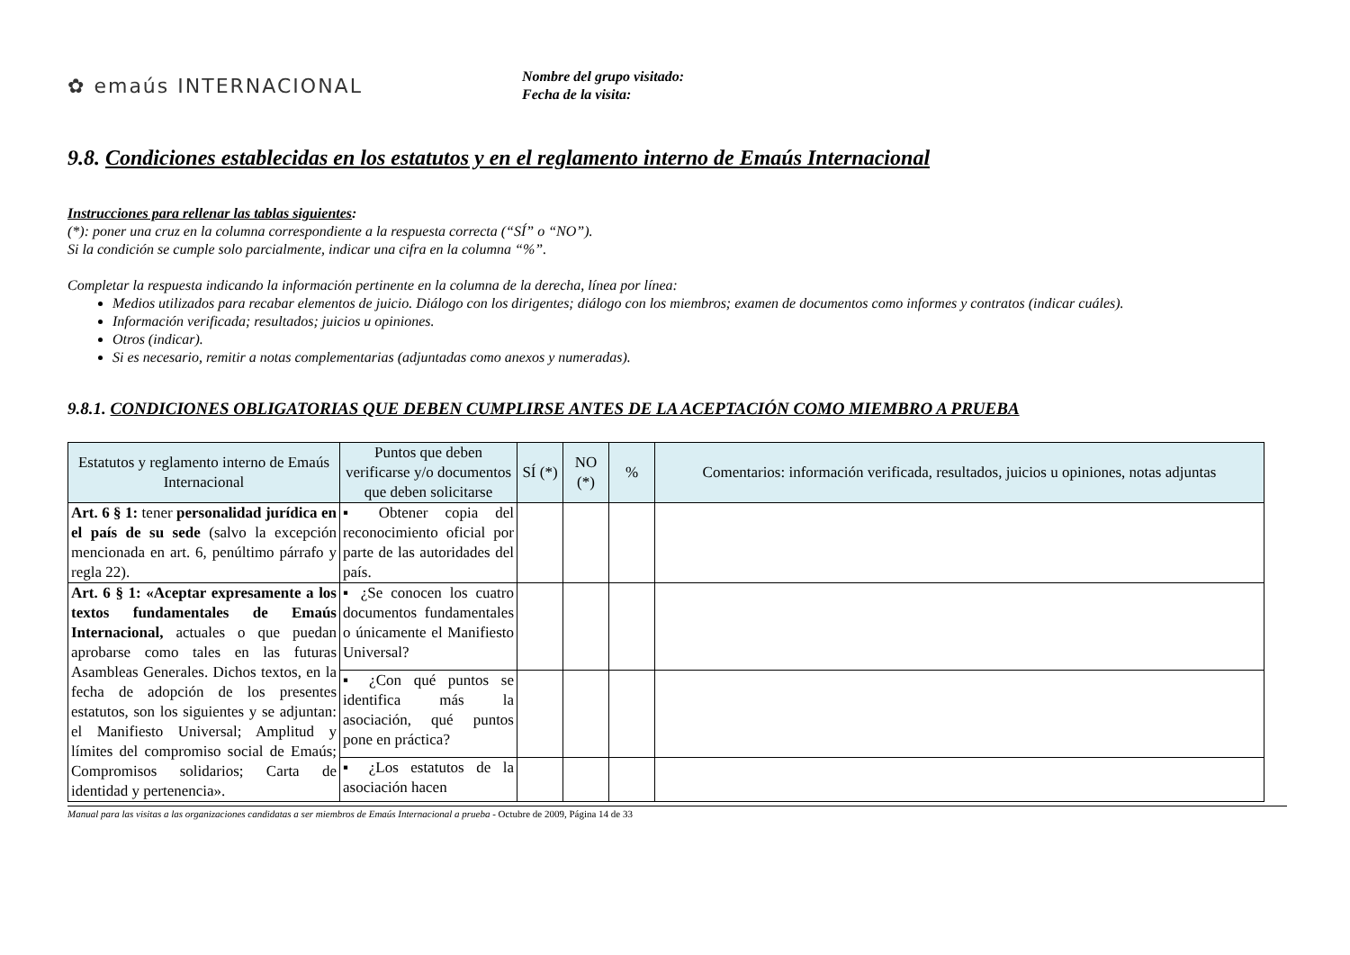✿ emaús INTERNACIONAL
Nombre del grupo visitado:
Fecha de la visita:
9.8. Condiciones establecidas en los estatutos y en el reglamento interno de Emaús Internacional
Instrucciones para rellenar las tablas siguientes:
(*): poner una cruz en la columna correspondiente a la respuesta correcta (“SÍ” o “NO”).
Si la condición se cumple solo parcialmente, indicar una cifra en la columna “%”.
Completar la respuesta indicando la información pertinente en la columna de la derecha, línea por línea:
Medios utilizados para recabar elementos de juicio. Diálogo con los dirigentes; diálogo con los miembros; examen de documentos como informes y contratos (indicar cuáles).
Información verificada; resultados; juicios u opiniones.
Otros (indicar).
Si es necesario, remitir a notas complementarias (adjuntadas como anexos y numeradas).
9.8.1. CONDICIONES OBLIGATORIAS QUE DEBEN CUMPLIRSE ANTES DE LA ACEPTACIÓN COMO MIEMBRO A PRUEBA
| Estatutos y reglamento interno de Emaús Internacional | Puntos que deben verificarse y/o documentos que deben solicitarse | SÍ (*) | NO (*) | % | Comentarios: información verificada, resultados, juicios u opiniones, notas adjuntas |
| --- | --- | --- | --- | --- | --- |
| Art. 6 § 1: tener personalidad jurídica en el país de su sede (salvo la excepción mencionada en art. 6, penúltimo párrafo y regla 22). | ▪ Obtener copia del reconocimiento oficial por parte de las autoridades del país. | | | | |
| Art. 6 § 1: «Aceptar expresamente a los textos fundamentales de Emaús Internacional, actuales o que puedan aprobarse como tales en las futuras Asambleas Generales. Dichos textos, en la fecha de adopción de los presentes estatutos, son los siguientes y se adjuntan: el Manifiesto Universal; Amplitud y límites del compromiso social de Emaús; Compromisos solidarios; Carta de identidad y pertenencia». | ▪ ¿Se conocen los cuatro documentos fundamentales o únicamente el Manifiesto Universal? | | | | |
| | ▪ ¿Con qué puntos se identifica más la asociación, qué puntos pone en práctica? | | | | |
| | ▪ ¿Los estatutos de la asociación hacen | | | | |
Manual para las visitas a las organizaciones candidatas a ser miembros de Emaús Internacional a prueba - Octubre de 2009, Página 14 de 33